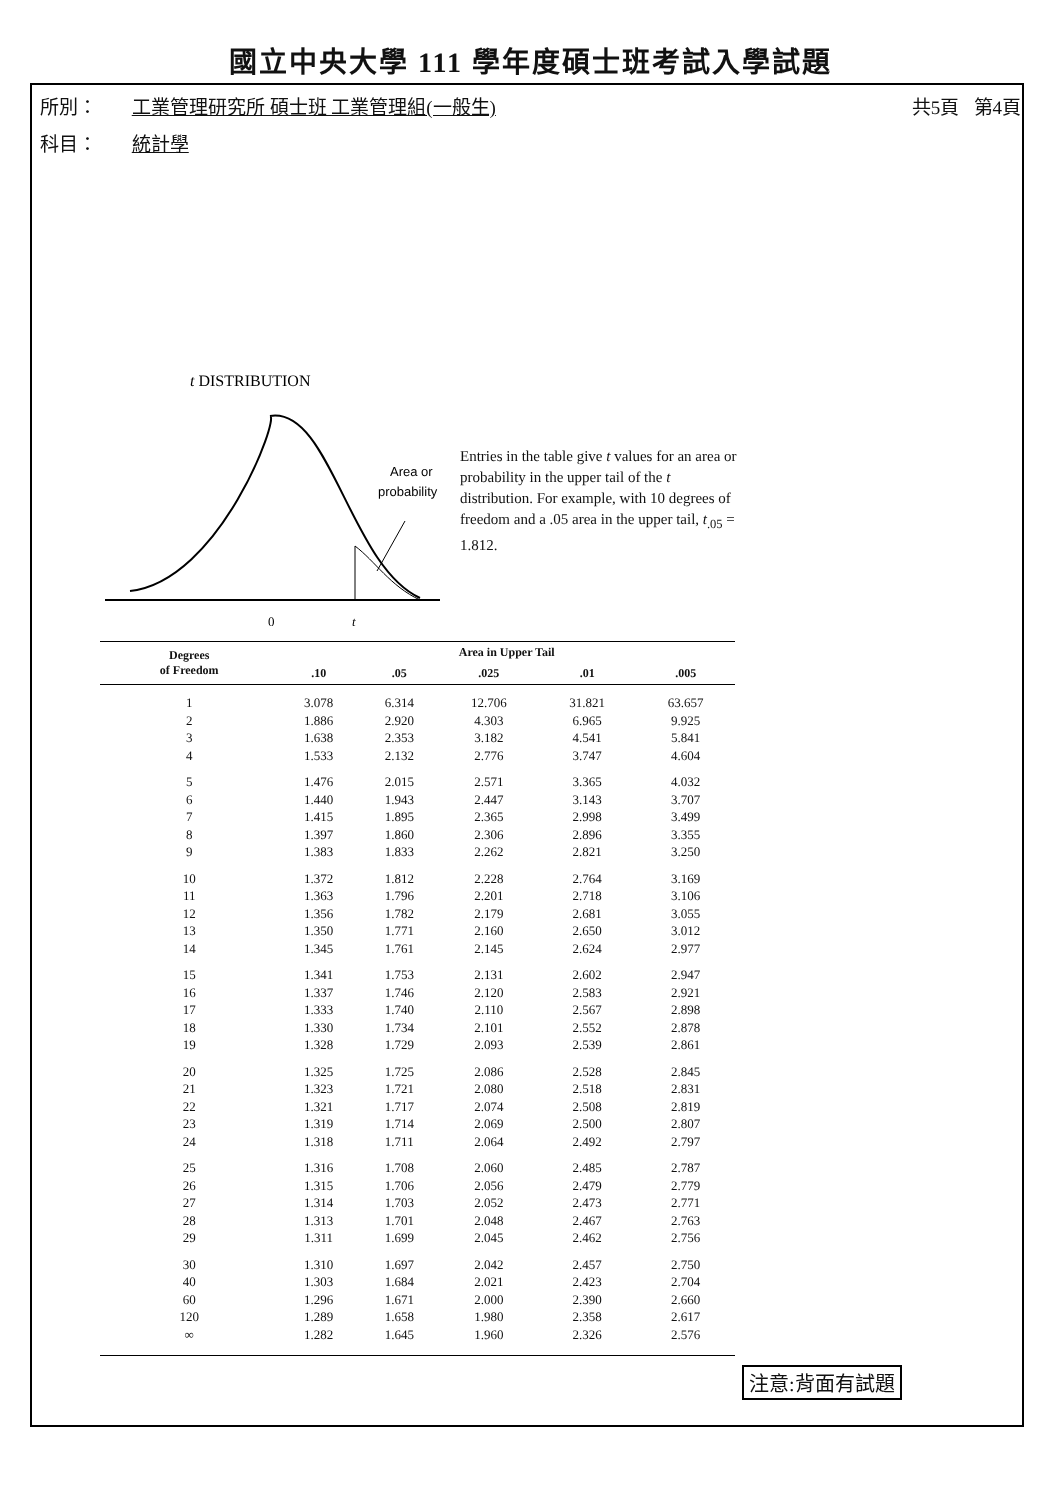國立中央大學 111 學年度碩士班考試入學試題
所別： 工業管理研究所 碩士班 工業管理組(一般生) 共5頁 第4頁
科目： 統計學
t DISTRIBUTION
0
t
Area or
probability
Entries in the table give t values for an area or probability in the upper tail of the t distribution. For example, with 10 degrees of freedom and a .05 area in the upper tail, t<sub>.05</sub> = 1.812.
| Degrees of Freedom | Area in Upper Tail | | | | |
| --- | --- | --- | --- | --- | --- |
| | .10 | .05 | .025 | .01 | .005 |
| 1 | 3.078 | 6.314 | 12.706 | 31.821 | 63.657 |
| 2 | 1.886 | 2.920 | 4.303 | 6.965 | 9.925 |
| 3 | 1.638 | 2.353 | 3.182 | 4.541 | 5.841 |
| 4 | 1.533 | 2.132 | 2.776 | 3.747 | 4.604 |
| 5 | 1.476 | 2.015 | 2.571 | 3.365 | 4.032 |
| 6 | 1.440 | 1.943 | 2.447 | 3.143 | 3.707 |
| 7 | 1.415 | 1.895 | 2.365 | 2.998 | 3.499 |
| 8 | 1.397 | 1.860 | 2.306 | 2.896 | 3.355 |
| 9 | 1.383 | 1.833 | 2.262 | 2.821 | 3.250 |
| 10 | 1.372 | 1.812 | 2.228 | 2.764 | 3.169 |
| 11 | 1.363 | 1.796 | 2.201 | 2.718 | 3.106 |
| 12 | 1.356 | 1.782 | 2.179 | 2.681 | 3.055 |
| 13 | 1.350 | 1.771 | 2.160 | 2.650 | 3.012 |
| 14 | 1.345 | 1.761 | 2.145 | 2.624 | 2.977 |
| 15 | 1.341 | 1.753 | 2.131 | 2.602 | 2.947 |
| 16 | 1.337 | 1.746 | 2.120 | 2.583 | 2.921 |
| 17 | 1.333 | 1.740 | 2.110 | 2.567 | 2.898 |
| 18 | 1.330 | 1.734 | 2.101 | 2.552 | 2.878 |
| 19 | 1.328 | 1.729 | 2.093 | 2.539 | 2.861 |
| 20 | 1.325 | 1.725 | 2.086 | 2.528 | 2.845 |
| 21 | 1.323 | 1.721 | 2.080 | 2.518 | 2.831 |
| 22 | 1.321 | 1.717 | 2.074 | 2.508 | 2.819 |
| 23 | 1.319 | 1.714 | 2.069 | 2.500 | 2.807 |
| 24 | 1.318 | 1.711 | 2.064 | 2.492 | 2.797 |
| 25 | 1.316 | 1.708 | 2.060 | 2.485 | 2.787 |
| 26 | 1.315 | 1.706 | 2.056 | 2.479 | 2.779 |
| 27 | 1.314 | 1.703 | 2.052 | 2.473 | 2.771 |
| 28 | 1.313 | 1.701 | 2.048 | 2.467 | 2.763 |
| 29 | 1.311 | 1.699 | 2.045 | 2.462 | 2.756 |
| 30 | 1.310 | 1.697 | 2.042 | 2.457 | 2.750 |
| 40 | 1.303 | 1.684 | 2.021 | 2.423 | 2.704 |
| 60 | 1.296 | 1.671 | 2.000 | 2.390 | 2.660 |
| 120 | 1.289 | 1.658 | 1.980 | 2.358 | 2.617 |
| ∞ | 1.282 | 1.645 | 1.960 | 2.326 | 2.576 |
注意:背面有試題